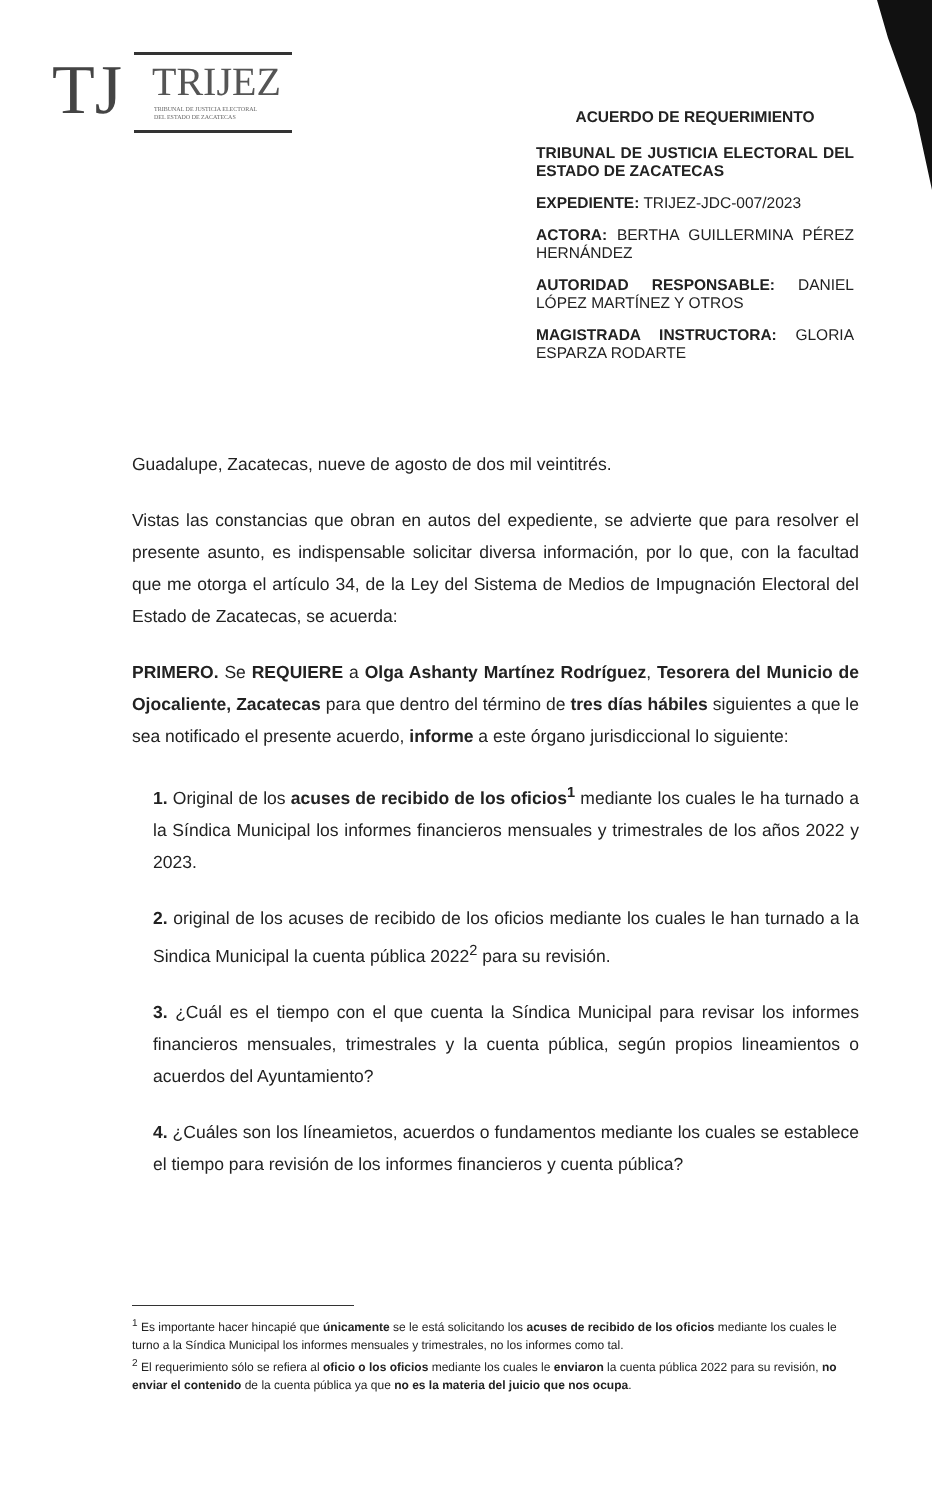TJ TRIJEZ
TRIBUNAL DE JUSTICIA ELECTORAL
DEL ESTADO DE ZACATECAS
ACUERDO DE REQUERIMIENTO
TRIBUNAL DE JUSTICIA ELECTORAL DEL ESTADO DE ZACATECAS
EXPEDIENTE: TRIJEZ-JDC-007/2023
ACTORA: BERTHA GUILLERMINA PÉREZ HERNÁNDEZ
AUTORIDAD RESPONSABLE: DANIEL LÓPEZ MARTÍNEZ Y OTROS
MAGISTRADA INSTRUCTORA: GLORIA ESPARZA RODARTE
Guadalupe, Zacatecas, nueve de agosto de dos mil veintitrés.
Vistas las constancias que obran en autos del expediente, se advierte que para resolver el presente asunto, es indispensable solicitar diversa información, por lo que, con la facultad que me otorga el artículo 34, de la Ley del Sistema de Medios de Impugnación Electoral del Estado de Zacatecas, se acuerda:
PRIMERO. Se REQUIERE a Olga Ashanty Martínez Rodríguez, Tesorera del Municio de Ojocaliente, Zacatecas para que dentro del término de tres días hábiles siguientes a que le sea notificado el presente acuerdo, informe a este órgano jurisdiccional lo siguiente:
1. Original de los acuses de recibido de los oficios<sup>1</sup> mediante los cuales le ha turnado a la Síndica Municipal los informes financieros mensuales y trimestrales de los años 2022 y 2023.
2. original de los acuses de recibido de los oficios mediante los cuales le han turnado a la Sindica Municipal la cuenta pública 2022<sup>2</sup> para su revisión.
3. ¿Cuál es el tiempo con el que cuenta la Síndica Municipal para revisar los informes financieros mensuales, trimestrales y la cuenta pública, según propios lineamientos o acuerdos del Ayuntamiento?
4. ¿Cuáles son los líneamietos, acuerdos o fundamentos mediante los cuales se establece el tiempo para revisión de los informes financieros y cuenta pública?
<sup>1</sup> Es importante hacer hincapié que únicamente se le está solicitando los acuses de recibido de los oficios mediante los cuales le turno a la Síndica Municipal los informes mensuales y trimestrales, no los informes como tal.
<sup>2</sup> El requerimiento sólo se refiera al oficio o los oficios mediante los cuales le enviaron la cuenta pública 2022 para su revisión, no enviar el contenido de la cuenta pública ya que no es la materia del juicio que nos ocupa.